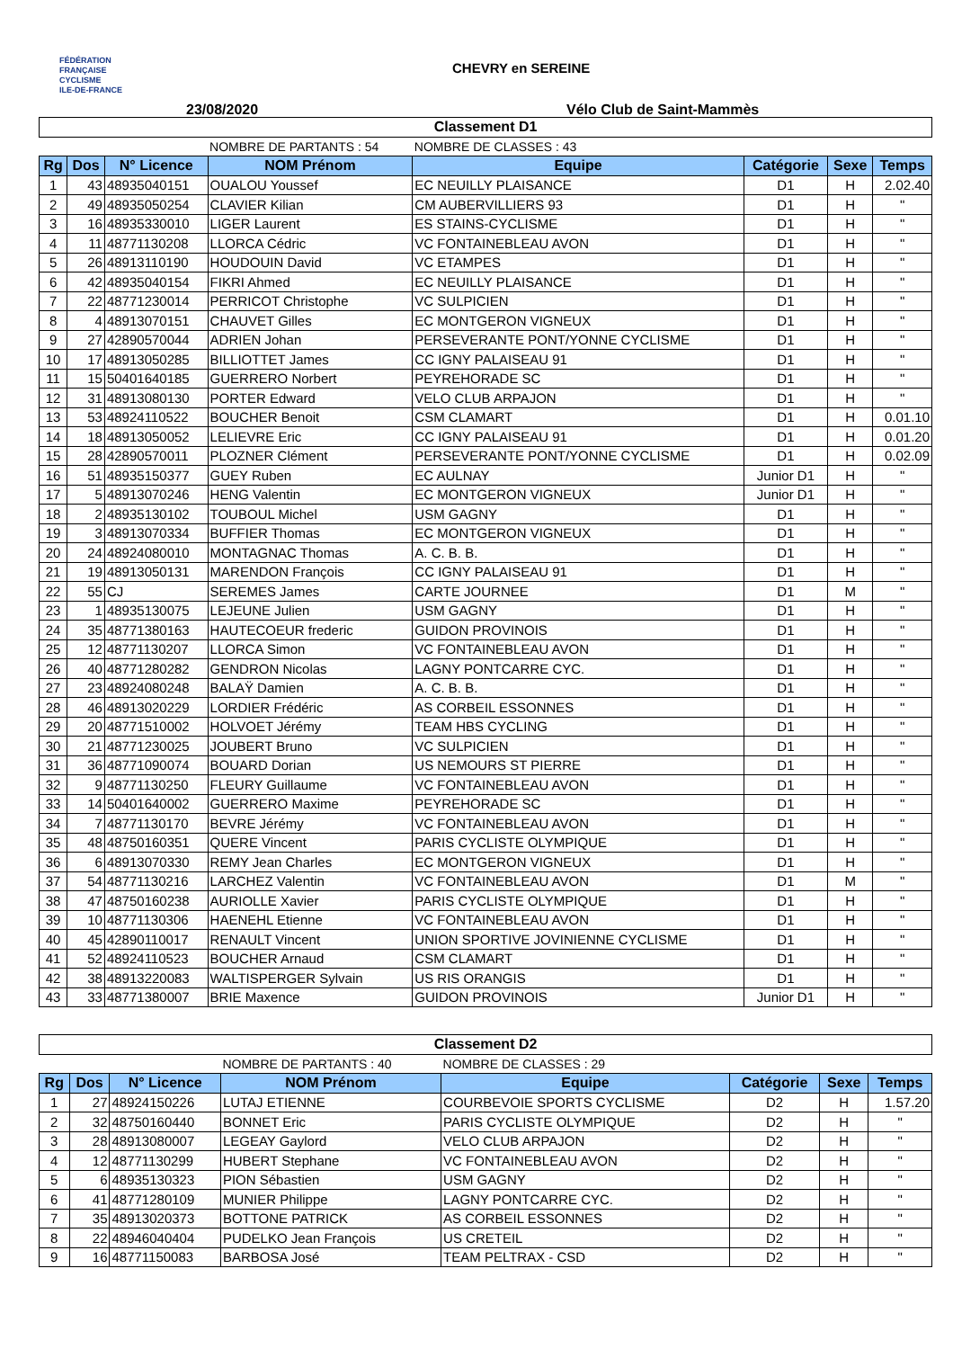FÉDÉRATION
FRANÇAISE
CYCLISME
ILE-DE-FRANCE
CHEVRY en SEREINE
23/08/2020 Vélo Club de Saint-Mammès
| Classement D1 | | | | | | | |
| | | | NOMBRE DE PARTANTS : 54 | NOMBRE DE CLASSES : 43 | | | |
| Rg | Dos | N° Licence | NOM Prénom | Equipe | Catégorie | Sexe | Temps |
| 1 | 43 | 48935040151 | OUALOU Youssef | EC NEUILLY PLAISANCE | D1 | H | 2.02.40 |
| 2 | 49 | 48935050254 | CLAVIER Kilian | CM AUBERVILLIERS 93 | D1 | H | " |
| 3 | 16 | 48935330010 | LIGER Laurent | ES STAINS-CYCLISME | D1 | H | " |
| 4 | 11 | 48771130208 | LLORCA Cédric | VC FONTAINEBLEAU AVON | D1 | H | " |
| 5 | 26 | 48913110190 | HOUDOUIN David | VC ETAMPES | D1 | H | " |
| 6 | 42 | 48935040154 | FIKRI Ahmed | EC NEUILLY PLAISANCE | D1 | H | " |
| 7 | 22 | 48771230014 | PERRICOT Christophe | VC SULPICIEN | D1 | H | " |
| 8 | 4 | 48913070151 | CHAUVET Gilles | EC MONTGERON VIGNEUX | D1 | H | " |
| 9 | 27 | 42890570044 | ADRIEN Johan | PERSEVERANTE PONT/YONNE CYCLISME | D1 | H | " |
| 10 | 17 | 48913050285 | BILLIOTTET James | CC IGNY PALAISEAU 91 | D1 | H | " |
| 11 | 15 | 50401640185 | GUERRERO Norbert | PEYREHORADE SC | D1 | H | " |
| 12 | 31 | 48913080130 | PORTER Edward | VELO CLUB ARPAJON | D1 | H | " |
| 13 | 53 | 48924110522 | BOUCHER Benoit | CSM CLAMART | D1 | H | 0.01.10 |
| 14 | 18 | 48913050052 | LELIEVRE Eric | CC IGNY PALAISEAU 91 | D1 | H | 0.01.20 |
| 15 | 28 | 42890570011 | PLOZNER Clément | PERSEVERANTE PONT/YONNE CYCLISME | D1 | H | 0.02.09 |
| 16 | 51 | 48935150377 | GUEY Ruben | EC AULNAY | Junior D1 | H | " |
| 17 | 5 | 48913070246 | HENG Valentin | EC MONTGERON VIGNEUX | Junior D1 | H | " |
| 18 | 2 | 48935130102 | TOUBOUL Michel | USM GAGNY | D1 | H | " |
| 19 | 3 | 48913070334 | BUFFIER Thomas | EC MONTGERON VIGNEUX | D1 | H | " |
| 20 | 24 | 48924080010 | MONTAGNAC Thomas | A. C. B. B. | D1 | H | " |
| 21 | 19 | 48913050131 | MARENDON François | CC IGNY PALAISEAU 91 | D1 | H | " |
| 22 | 55 | CJ | SEREMES James | CARTE JOURNEE | D1 | M | " |
| 23 | 1 | 48935130075 | LEJEUNE Julien | USM GAGNY | D1 | H | " |
| 24 | 35 | 48771380163 | HAUTECOEUR frederic | GUIDON PROVINOIS | D1 | H | " |
| 25 | 12 | 48771130207 | LLORCA Simon | VC FONTAINEBLEAU AVON | D1 | H | " |
| 26 | 40 | 48771280282 | GENDRON Nicolas | LAGNY PONTCARRE CYC. | D1 | H | " |
| 27 | 23 | 48924080248 | BALAŸ Damien | A. C. B. B. | D1 | H | " |
| 28 | 46 | 48913020229 | LORDIER Frédéric | AS CORBEIL ESSONNES | D1 | H | " |
| 29 | 20 | 48771510002 | HOLVOET Jérémy | TEAM HBS CYCLING | D1 | H | " |
| 30 | 21 | 48771230025 | JOUBERT Bruno | VC SULPICIEN | D1 | H | " |
| 31 | 36 | 48771090074 | BOUARD Dorian | US NEMOURS ST PIERRE | D1 | H | " |
| 32 | 9 | 48771130250 | FLEURY Guillaume | VC FONTAINEBLEAU AVON | D1 | H | " |
| 33 | 14 | 50401640002 | GUERRERO Maxime | PEYREHORADE SC | D1 | H | " |
| 34 | 7 | 48771130170 | BEVRE Jérémy | VC FONTAINEBLEAU AVON | D1 | H | " |
| 35 | 48 | 48750160351 | QUERE Vincent | PARIS CYCLISTE OLYMPIQUE | D1 | H | " |
| 36 | 6 | 48913070330 | REMY Jean Charles | EC MONTGERON VIGNEUX | D1 | H | " |
| 37 | 54 | 48771130216 | LARCHEZ Valentin | VC FONTAINEBLEAU AVON | D1 | M | " |
| 38 | 47 | 48750160238 | AURIOLLE Xavier | PARIS CYCLISTE OLYMPIQUE | D1 | H | " |
| 39 | 10 | 48771130306 | HAENEHL Etienne | VC FONTAINEBLEAU AVON | D1 | H | " |
| 40 | 45 | 42890110017 | RENAULT Vincent | UNION SPORTIVE JOVINIENNE CYCLISME | D1 | H | " |
| 41 | 52 | 48924110523 | BOUCHER Arnaud | CSM CLAMART | D1 | H | " |
| 42 | 38 | 48913220083 | WALTISPERGER Sylvain | US RIS ORANGIS | D1 | H | " |
| 43 | 33 | 48771380007 | BRIE Maxence | GUIDON PROVINOIS | Junior D1 | H | " |
| Classement D2 | | | | | | | |
| | | | NOMBRE DE PARTANTS : 40 | NOMBRE DE CLASSES : 29 | | | |
| Rg | Dos | N° Licence | NOM Prénom | Equipe | Catégorie | Sexe | Temps |
| 1 | 27 | 48924150226 | LUTAJ ETIENNE | COURBEVOIE SPORTS CYCLISME | D2 | H | 1.57.20 |
| 2 | 32 | 48750160440 | BONNET Eric | PARIS CYCLISTE OLYMPIQUE | D2 | H | " |
| 3 | 28 | 48913080007 | LEGEAY Gaylord | VELO CLUB ARPAJON | D2 | H | " |
| 4 | 12 | 48771130299 | HUBERT Stephane | VC FONTAINEBLEAU AVON | D2 | H | " |
| 5 | 6 | 48935130323 | PION Sébastien | USM GAGNY | D2 | H | " |
| 6 | 41 | 48771280109 | MUNIER Philippe | LAGNY PONTCARRE CYC. | D2 | H | " |
| 7 | 35 | 48913020373 | BOTTONE PATRICK | AS CORBEIL ESSONNES | D2 | H | " |
| 8 | 22 | 48946040404 | PUDELKO Jean François | US CRETEIL | D2 | H | " |
| 9 | 16 | 48771150083 | BARBOSA José | TEAM PELTRAX - CSD | D2 | H | " |